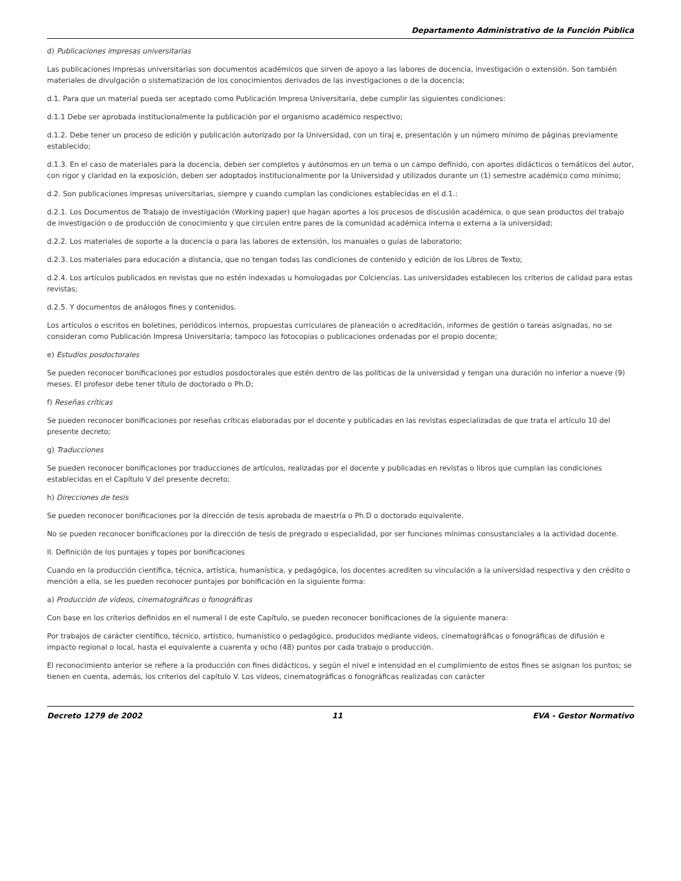Departamento Administrativo de la Función Pública
d) Publicaciones impresas universitarias
Las publicaciones impresas universitarias son documentos académicos que sirven de apoyo a las labores de docencia, investigación o extensión. Son también materiales de divulgación o sistematización de los conocimientos derivados de las investigaciones o de la docencia;
d.1. Para que un material pueda ser aceptado como Publicación Impresa Universitaria, debe cumplir las siguientes condiciones:
d.1.1 Debe ser aprobada institucionalmente la publicación por el organismo académico respectivo;
d.1.2. Debe tener un proceso de edición y publicación autorizado por la Universidad, con un tiraj e, presentación y un número mínimo de páginas previamente establecido;
d.1.3. En el caso de materiales para la docencia, deben ser completos y autónomos en un tema o un campo definido, con aportes didácticos o temáticos del autor, con rigor y claridad en la exposición, deben ser adoptados institucionalmente por la Universidad y utilizados durante un (1) semestre académico como mínimo;
d.2. Son publicaciones impresas universitarias, siempre y cuando cumplan las condiciones establecidas en el d.1.:
d.2.1. Los Documentos de Trabajo de investigación (Working paper) que hagan aportes a los procesos de discusión académica, o que sean productos del trabajo de investigación o de producción de conocimiento y que circulen entre pares de la comunidad académica interna o externa a la universidad;
d.2.2. Los materiales de soporte a la docencia o para las labores de extensión, los manuales o guías de laboratorio;
d.2.3. Los materiales para educación a distancia, que no tengan todas las condiciones de contenido y edición de los Libros de Texto;
d.2.4. Los artículos publicados en revistas que no estén indexadas u homologadas por Colciencias. Las universidades establecen los criterios de calidad para estas revistas;
d.2.5. Y documentos de análogos fines y contenidos.
Los artículos o escritos en boletines, periódicos internos, propuestas curriculares de planeación o acreditación, informes de gestión o tareas asignadas, no se consideran como Publicación Impresa Universitaria; tampoco las fotocopias o publicaciones ordenadas por el propio docente;
e) Estudios posdoctorales
Se pueden reconocer bonificaciones por estudios posdoctorales que estén dentro de las políticas de la universidad y tengan una duración no inferior a nueve (9) meses. El profesor debe tener título de doctorado o Ph.D;
f) Reseñas críticas
Se pueden reconocer bonificaciones por reseñas críticas elaboradas por el docente y publicadas en las revistas especializadas de que trata el artículo 10 del presente decreto;
g) Traducciones
Se pueden reconocer bonificaciones por traducciones de artículos, realizadas por el docente y publicadas en revistas o libros que cumplan las condiciones establecidas en el Capítulo V del presente decreto;
h) Direcciones de tesis
Se pueden reconocer bonificaciones por la dirección de tesis aprobada de maestría o Ph.D o doctorado equivalente.
No se pueden reconocer bonificaciones por la dirección de tesis de pregrado o especialidad, por ser funciones mínimas consustanciales a la actividad docente.
II. Definición de los puntajes y topes por bonificaciones
Cuando en la producción científica, técnica, artística, humanística, y pedagógica, los docentes acrediten su vinculación a la universidad respectiva y den crédito o mención a ella, se les pueden reconocer puntajes por bonificación en la siguiente forma:
a) Producción de videos, cinematográficas o fonográficas
Con base en los criterios definidos en el numeral I de este Capítulo, se pueden reconocer bonificaciones de la siguiente manera:
Por trabajos de carácter científico, técnico, artístico, humanístico o pedagógico, producidos mediante videos, cinematográficas o fonográficas de difusión e impacto regional o local, hasta el equivalente a cuarenta y ocho (48) puntos por cada trabajo o producción.
El reconocimiento anterior se refiere a la producción con fines didácticos, y según el nivel e intensidad en el cumplimiento de estos fines se asignan los puntos; se tienen en cuenta, además, los criterios del capítulo V. Los videos, cinematográficas o fonográficas realizadas con carácter
Decreto 1279 de 2002 11 EVA - Gestor Normativo